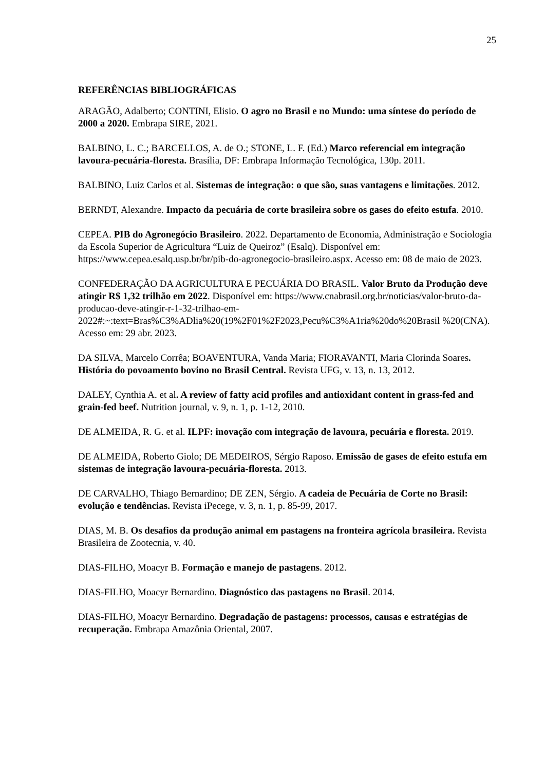25
REFERÊNCIAS BIBLIOGRÁFICAS
ARAGÃO, Adalberto; CONTINI, Elisio. O agro no Brasil e no Mundo: uma síntese do período de 2000 a 2020. Embrapa SIRE, 2021.
BALBINO, L. C.; BARCELLOS, A. de O.; STONE, L. F. (Ed.) Marco referencial em integração lavoura-pecuária-floresta. Brasília, DF: Embrapa Informação Tecnológica, 130p. 2011.
BALBINO, Luiz Carlos et al. Sistemas de integração: o que são, suas vantagens e limitações. 2012.
BERNDT, Alexandre. Impacto da pecuária de corte brasileira sobre os gases do efeito estufa. 2010.
CEPEA. PIB do Agronegócio Brasileiro. 2022. Departamento de Economia, Administração e Sociologia da Escola Superior de Agricultura “Luiz de Queiroz” (Esalq). Disponível em: https://www.cepea.esalq.usp.br/br/pib-do-agronegocio-brasileiro.aspx. Acesso em: 08 de maio de 2023.
CONFEDERAÇÃO DA AGRICULTURA E PECUÁRIA DO BRASIL. Valor Bruto da Produção deve atingir R$ 1,32 trilhão em 2022. Disponível em: https://www.cnabrasil.org.br/noticias/valor-bruto-da-producao-deve-atingir-r-1-32-trilhao-em-2022#:~:text=Bras%C3%ADlia%20(19%2F01%2F2023,Pecu%C3%A1ria%20do%20Brasil %20(CNA). Acesso em: 29 abr. 2023.
DA SILVA, Marcelo Corrêa; BOAVENTURA, Vanda Maria; FIORAVANTI, Maria Clorinda Soares. História do povoamento bovino no Brasil Central. Revista UFG, v. 13, n. 13, 2012.
DALEY, Cynthia A. et al. A review of fatty acid profiles and antioxidant content in grass-fed and grain-fed beef. Nutrition journal, v. 9, n. 1, p. 1-12, 2010.
DE ALMEIDA, R. G. et al. ILPF: inovação com integração de lavoura, pecuária e floresta. 2019.
DE ALMEIDA, Roberto Giolo; DE MEDEIROS, Sérgio Raposo. Emissão de gases de efeito estufa em sistemas de integração lavoura-pecuária-floresta. 2013.
DE CARVALHO, Thiago Bernardino; DE ZEN, Sérgio. A cadeia de Pecuária de Corte no Brasil: evolução e tendências. Revista iPecege, v. 3, n. 1, p. 85-99, 2017.
DIAS, M. B. Os desafios da produção animal em pastagens na fronteira agrícola brasileira. Revista Brasileira de Zootecnia, v. 40.
DIAS-FILHO, Moacyr B. Formação e manejo de pastagens. 2012.
DIAS-FILHO, Moacyr Bernardino. Diagnóstico das pastagens no Brasil. 2014.
DIAS-FILHO, Moacyr Bernardino. Degradação de pastagens: processos, causas e estratégias de recuperação. Embrapa Amazônia Oriental, 2007.